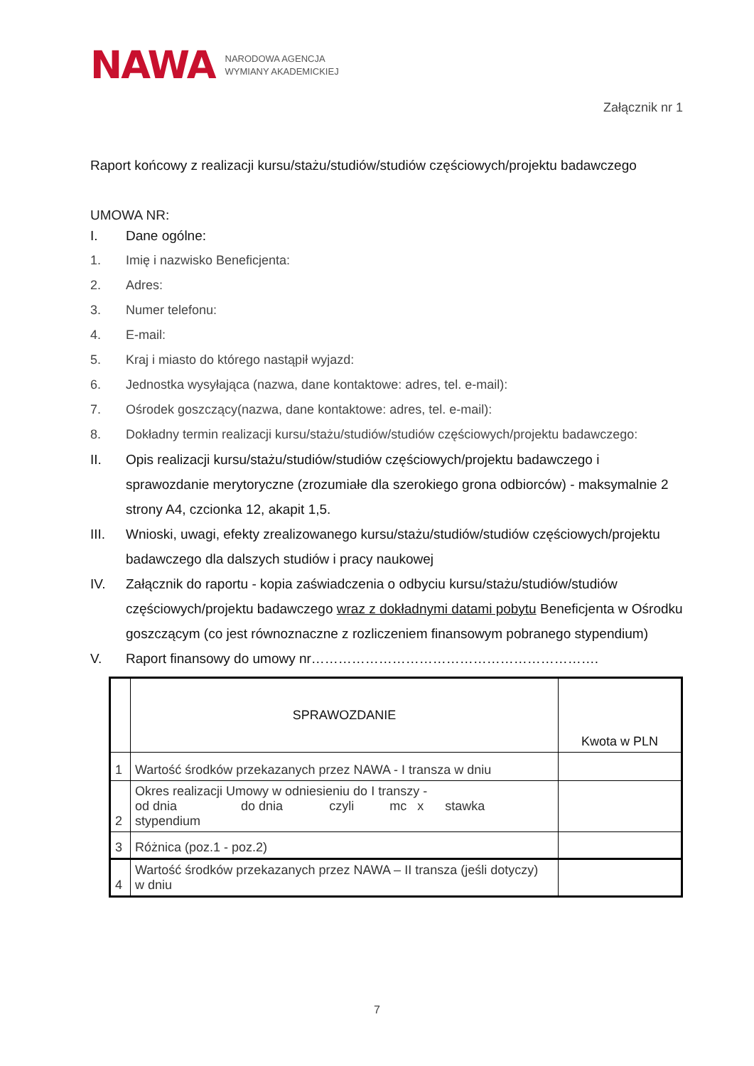NAWA
NARODOWA AGENCJA
WYMIANY AKADEMICKIEJ
Załącznik nr 1
Raport końcowy z realizacji kursu/stażu/studiów/studiów częściowych/projektu badawczego
UMOWA NR:
I. Dane ogólne:
1. Imię i nazwisko Beneficjenta:
2. Adres:
3. Numer telefonu:
4. E-mail:
5. Kraj i miasto do którego nastąpił wyjazd:
6. Jednostka wysyłająca (nazwa, dane kontaktowe: adres, tel. e-mail):
7. Ośrodek goszczący(nazwa, dane kontaktowe: adres, tel. e-mail):
8. Dokładny termin realizacji kursu/stażu/studiów/studiów częściowych/projektu badawczego:
II. Opis realizacji kursu/stażu/studiów/studiów częściowych/projektu badawczego i sprawozdanie merytoryczne (zrozumiałe dla szerokiego grona odbiorców) - maksymalnie 2 strony A4, czcionka 12, akapit 1,5.
III. Wnioski, uwagi, efekty zrealizowanego kursu/stażu/studiów/studiów częściowych/projektu badawczego dla dalszych studiów i pracy naukowej
IV. Załącznik do raportu - kopia zaświadczenia o odbyciu kursu/stażu/studiów/studiów częściowych/projektu badawczego wraz z dokładnymi datami pobytu Beneficjenta w Ośrodku goszczącym (co jest równoznaczne z rozliczeniem finansowym pobranego stypendium)
V. Raport finansowy do umowy nr……………………………………………………….
| | SPRAWOZDANIE | Kwota w PLN |
| 1 | Wartość środków przekazanych przez NAWA - I transza w dniu | |
| 2 | Okres realizacji Umowy w odniesieniu do I transzy - od dnia do dnia czyli mc x stawka stypendium | |
| 3 | Różnica (poz.1 - poz.2) | |
| 4 | Wartość środków przekazanych przez NAWA – II transza (jeśli dotyczy) w dniu | |
7